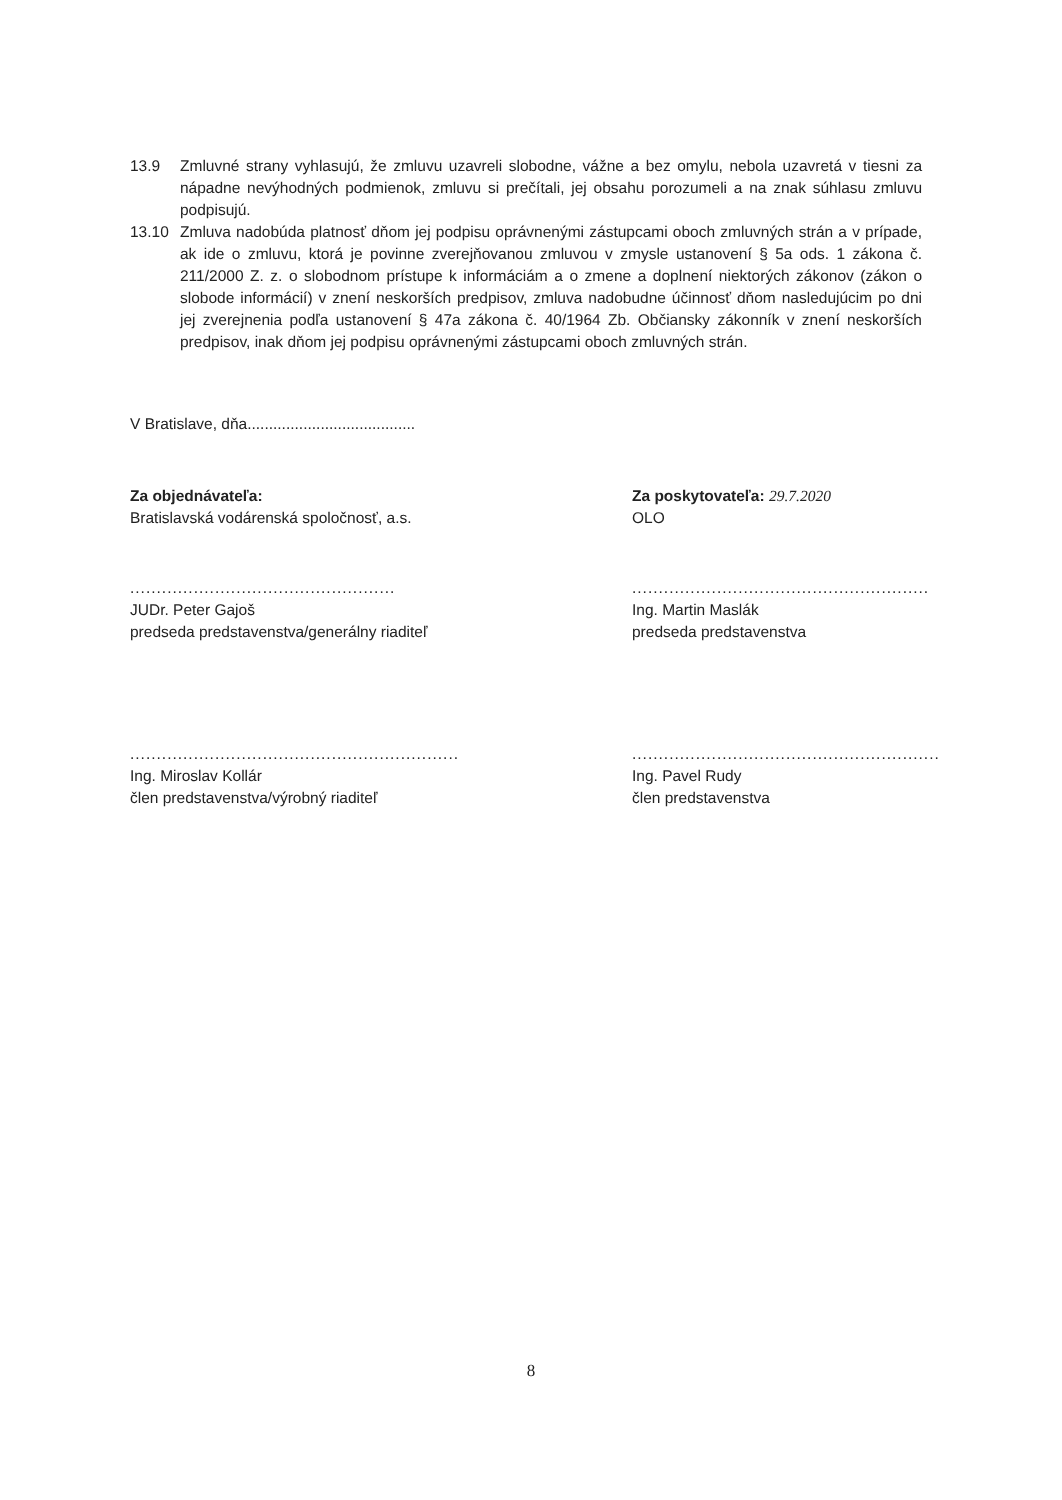13.9 Zmluvné strany vyhlasujú, že zmluvu uzavreli slobodne, vážne a bez omylu, nebola uzavretá v tiesni za nápadne nevýhodných podmienok, zmluvu si prečítali, jej obsahu porozumeli a na znak súhlasu zmluvu podpisujú.
13.10 Zmluva nadobúda platnosť dňom jej podpisu oprávnenými zástupcami oboch zmluvných strán a v prípade, ak ide o zmluvu, ktorá je povinne zverejňovanou zmluvou v zmysle ustanovení § 5a ods. 1 zákona č. 211/2000 Z. z. o slobodnom prístupe k informáciám a o zmene a doplnení niektorých zákonov (zákon o slobode informácií) v znení neskorších predpisov, zmluva nadobudne účinnosť dňom nasledujúcim po dni jej zverejnenia podľa ustanovení § 47a zákona č. 40/1964 Zb. Občiansky zákonník v znení neskorších predpisov, inak dňom jej podpisu oprávnenými zástupcami oboch zmluvných strán.
V Bratislave, dňa.......................................
Za objednávateľa:
Bratislavská vodárenská spoločnosť, a.s.
..................................................
JUDr. Peter Gajoš
predseda predstavenstva/generálny riaditeľ
..............................................................
Ing. Miroslav Kollár
člen predstavenstva/výrobný riaditeľ
Za poskytovateľa: 29.7.2020
OLO
........................................................
Ing. Martin Maslák
predseda predstavenstva
..........................................................
Ing. Pavel Rudy
člen predstavenstva
8